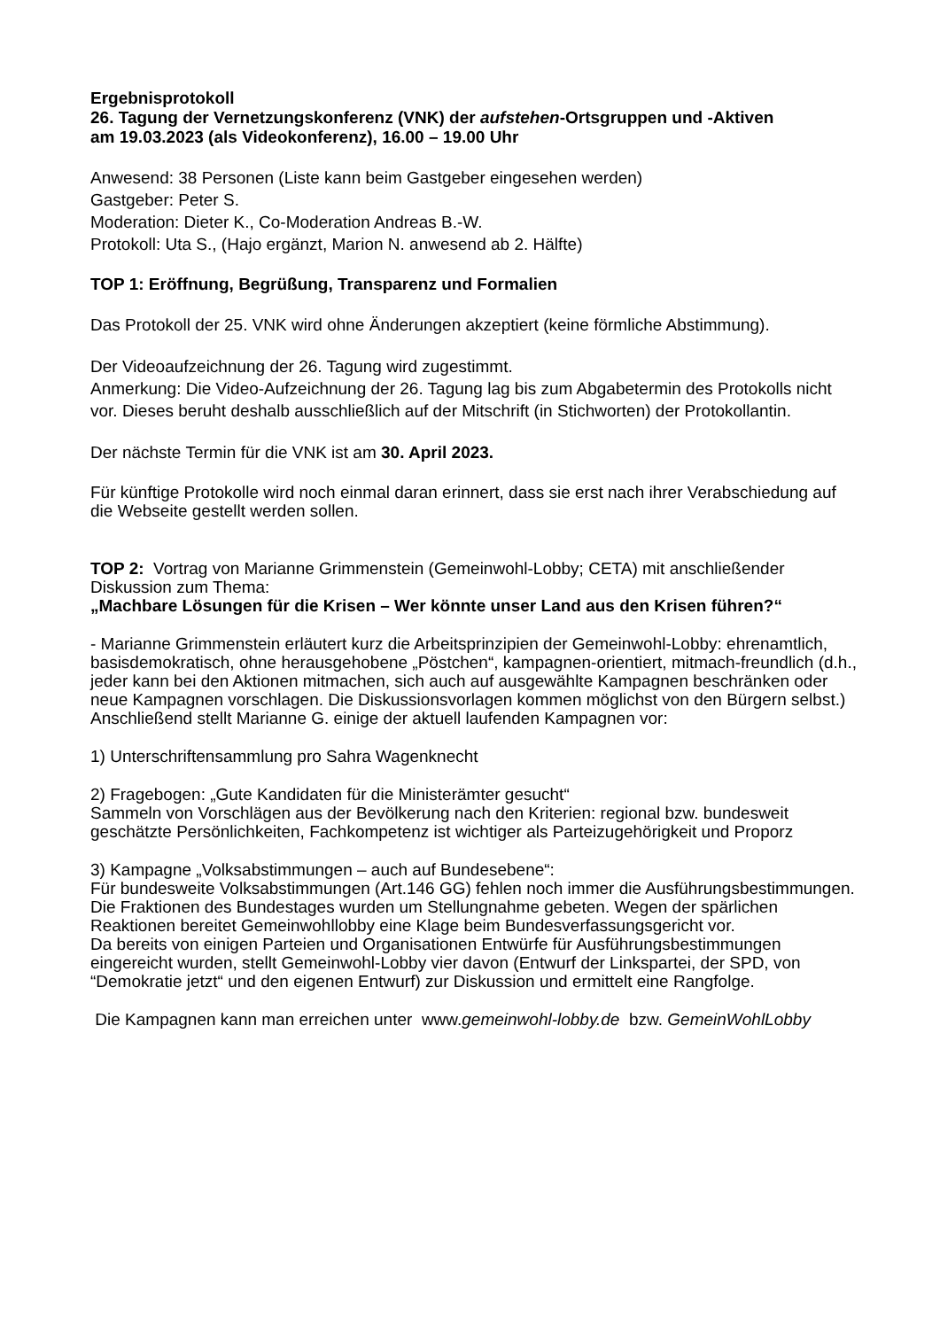Ergebnisprotokoll
26. Tagung der Vernetzungskonferenz (VNK) der aufstehen-Ortsgruppen und -Aktiven
am 19.03.2023 (als Videokonferenz), 16.00 – 19.00 Uhr
Anwesend: 38 Personen (Liste kann beim Gastgeber eingesehen werden)
Gastgeber: Peter S.
Moderation: Dieter K., Co-Moderation Andreas B.-W.
Protokoll: Uta S., (Hajo ergänzt, Marion N. anwesend ab 2. Hälfte)
TOP 1: Eröffnung, Begrüßung, Transparenz und Formalien
Das Protokoll der 25. VNK wird ohne Änderungen akzeptiert (keine förmliche Abstimmung).
Der Videoaufzeichnung der 26. Tagung wird zugestimmt.
Anmerkung: Die Video-Aufzeichnung der 26. Tagung lag bis zum Abgabetermin des Protokolls nicht vor. Dieses beruht deshalb ausschließlich auf der Mitschrift (in Stichworten) der Protokollantin.
Der nächste Termin für die VNK ist am 30. April 2023.
Für künftige Protokolle wird noch einmal daran erinnert, dass sie erst nach ihrer Verabschiedung auf die Webseite gestellt werden sollen.
TOP 2: Vortrag von Marianne Grimmenstein (Gemeinwohl-Lobby; CETA) mit anschließender Diskussion zum Thema:
„Machbare Lösungen für die Krisen – Wer könnte unser Land aus den Krisen führen?“
- Marianne Grimmenstein erläutert kurz die Arbeitsprinzipien der Gemeinwohl-Lobby: ehrenamtlich, basisdemokratisch, ohne herausgehobene „Pöstchen“, kampagnen-orientiert, mitmach-freundlich (d.h., jeder kann bei den Aktionen mitmachen, sich auch auf ausgewählte Kampagnen beschränken oder neue Kampagnen vorschlagen. Die Diskussionsvorlagen kommen möglichst von den Bürgern selbst.) Anschließend stellt Marianne G. einige der aktuell laufenden Kampagnen vor:
1) Unterschriftensammlung pro Sahra Wagenknecht
2) Fragebogen: „Gute Kandidaten für die Ministerämter gesucht“
Sammeln von Vorschlägen aus der Bevölkerung nach den Kriterien: regional bzw. bundesweit geschätzte Persönlichkeiten, Fachkompetenz ist wichtiger als Parteizugehörigkeit und Proporz
3) Kampagne „Volksabstimmungen – auch auf Bundesebene“:
Für bundesweite Volksabstimmungen (Art.146 GG) fehlen noch immer die Ausführungsbestimmungen. Die Fraktionen des Bundestages wurden um Stellungnahme gebeten. Wegen der spärlichen Reaktionen bereitet Gemeinwohllobby eine Klage beim Bundesverfassungsgericht vor.
Da bereits von einigen Parteien und Organisationen Entwürfe für Ausführungsbestimmungen eingereicht wurden, stellt Gemeinwohl-Lobby vier davon (Entwurf der Linkspartei, der SPD, von “Demokratie jetzt“ und den eigenen Entwurf) zur Diskussion und ermittelt eine Rangfolge.
Die Kampagnen kann man erreichen unter www.gemeinwohl-lobby.de bzw. GemeinWohlLobby